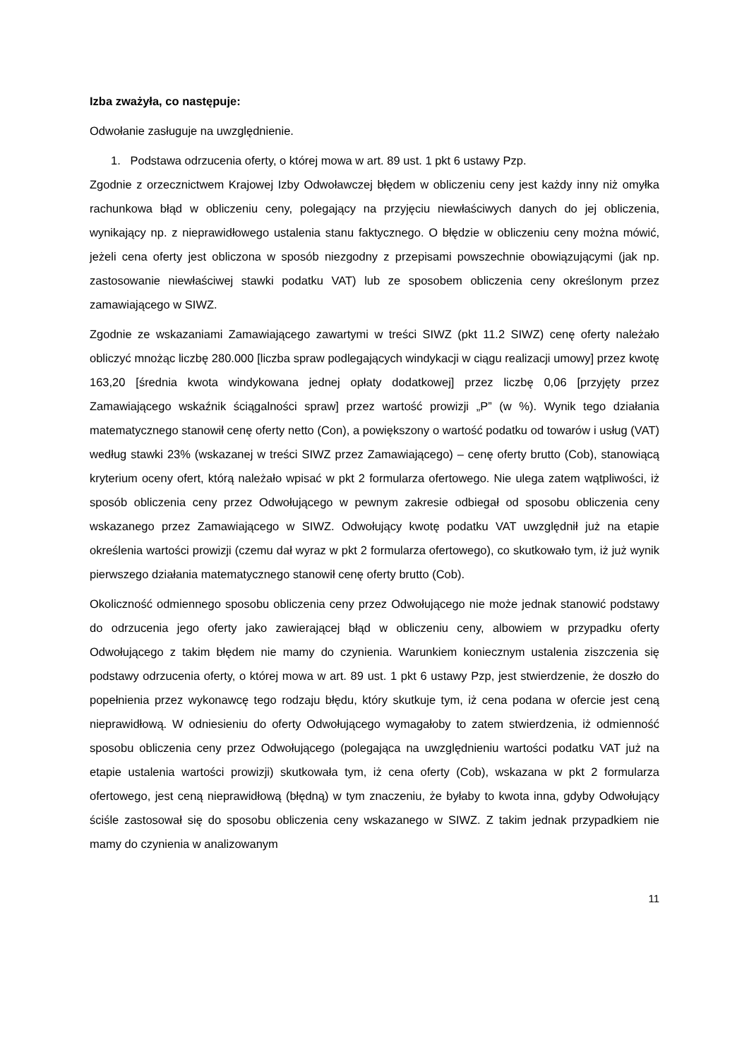Izba zważyła, co następuje:
Odwołanie zasługuje na uwzględnienie.
1. Podstawa odrzucenia oferty, o której mowa w art. 89 ust. 1 pkt 6 ustawy Pzp.
Zgodnie z orzecznictwem Krajowej Izby Odwoławczej błędem w obliczeniu ceny jest każdy inny niż omyłka rachunkowa błąd w obliczeniu ceny, polegający na przyjęciu niewłaściwych danych do jej obliczenia, wynikający np. z nieprawidłowego ustalenia stanu faktycznego. O błędzie w obliczeniu ceny można mówić, jeżeli cena oferty jest obliczona w sposób niezgodny z przepisami powszechnie obowiązującymi (jak np. zastosowanie niewłaściwej stawki podatku VAT) lub ze sposobem obliczenia ceny określonym przez zamawiającego w SIWZ.
Zgodnie ze wskazaniami Zamawiającego zawartymi w treści SIWZ (pkt 11.2 SIWZ) cenę oferty należało obliczyć mnożąc liczbę 280.000 [liczba spraw podlegających windykacji w ciągu realizacji umowy] przez kwotę 163,20 [średnia kwota windykowana jednej opłaty dodatkowej] przez liczbę 0,06 [przyjęty przez Zamawiającego wskaźnik ściągalności spraw] przez wartość prowizji „P” (w %). Wynik tego działania matematycznego stanowił cenę oferty netto (Con), a powiększony o wartość podatku od towarów i usług (VAT) według stawki 23% (wskazanej w treści SIWZ przez Zamawiającego) – cenę oferty brutto (Cob), stanowiącą kryterium oceny ofert, którą należało wpisać w pkt 2 formularza ofertowego. Nie ulega zatem wątpliwości, iż sposób obliczenia ceny przez Odwołującego w pewnym zakresie odbiegał od sposobu obliczenia ceny wskazanego przez Zamawiającego w SIWZ. Odwołujący kwotę podatku VAT uwzględnił już na etapie określenia wartości prowizji (czemu dał wyraz w pkt 2 formularza ofertowego), co skutkowało tym, iż już wynik pierwszego działania matematycznego stanowił cenę oferty brutto (Cob).
Okoliczność odmiennego sposobu obliczenia ceny przez Odwołującego nie może jednak stanowić podstawy do odrzucenia jego oferty jako zawierającej błąd w obliczeniu ceny, albowiem w przypadku oferty Odwołującego z takim błędem nie mamy do czynienia. Warunkiem koniecznym ustalenia ziszczenia się podstawy odrzucenia oferty, o której mowa w art. 89 ust. 1 pkt 6 ustawy Pzp, jest stwierdzenie, że doszło do popełnienia przez wykonawcę tego rodzaju błędu, który skutkuje tym, iż cena podana w ofercie jest ceną nieprawidłową. W odniesieniu do oferty Odwołującego wymagałoby to zatem stwierdzenia, iż odmienność sposobu obliczenia ceny przez Odwołującego (polegająca na uwzględnieniu wartości podatku VAT już na etapie ustalenia wartości prowizji) skutkowała tym, iż cena oferty (Cob), wskazana w pkt 2 formularza ofertowego, jest ceną nieprawidłową (błędną) w tym znaczeniu, że byłaby to kwota inna, gdyby Odwołujący ściśle zastosował się do sposobu obliczenia ceny wskazanego w SIWZ. Z takim jednak przypadkiem nie mamy do czynienia w analizowanym
11